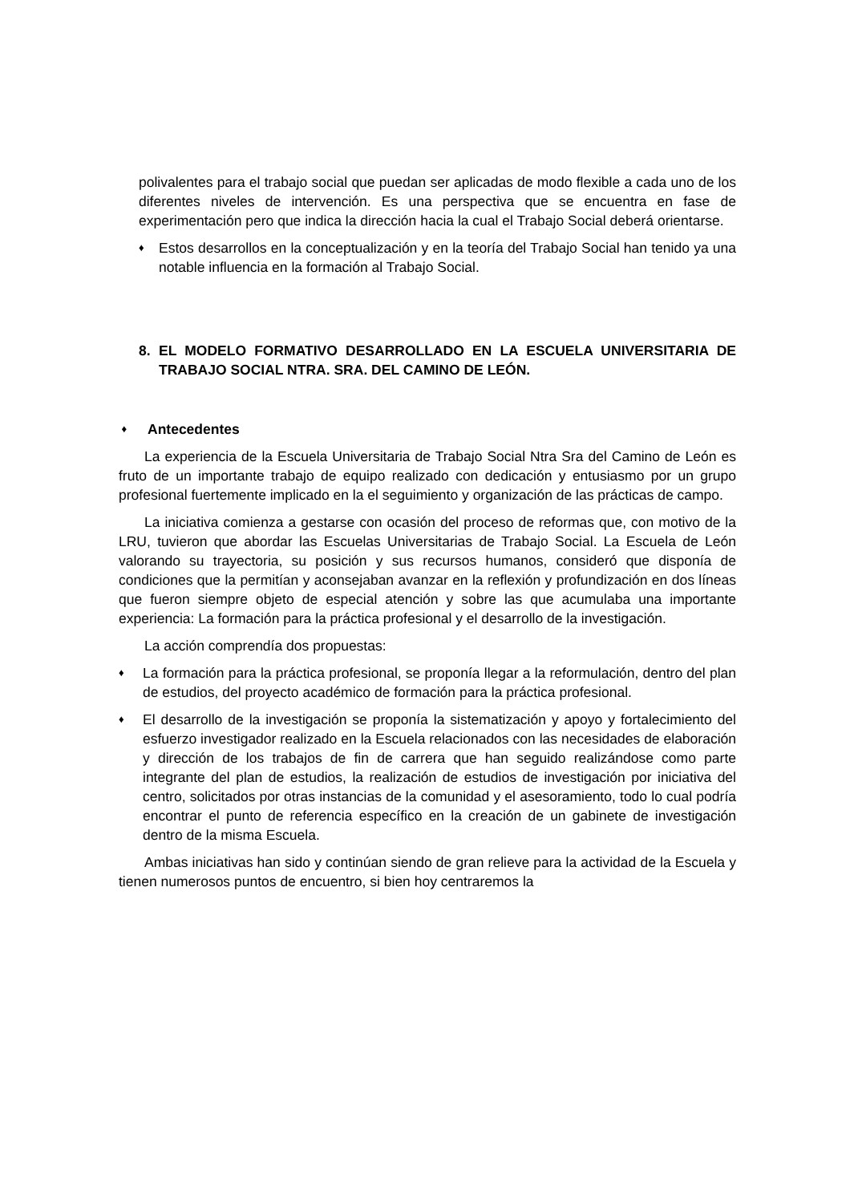polivalentes para el trabajo social que puedan ser aplicadas de modo flexible a cada uno de los diferentes niveles de intervención. Es una perspectiva que se encuentra en fase de experimentación pero que indica la dirección hacia la cual el Trabajo Social deberá orientarse.
♦ Estos desarrollos en la conceptualización y en la teoría del Trabajo Social han tenido ya una notable influencia en la formación al Trabajo Social.
8. EL MODELO FORMATIVO DESARROLLADO EN LA ESCUELA UNIVERSITARIA DE TRABAJO SOCIAL NTRA. SRA. DEL CAMINO DE LEÓN.
♦ Antecedentes
La experiencia de la Escuela Universitaria de Trabajo Social Ntra Sra del Camino de León es fruto de un importante trabajo de equipo realizado con dedicación y entusiasmo por un grupo profesional fuertemente implicado en la el seguimiento y organización de las prácticas de campo.
La iniciativa comienza a gestarse con ocasión del proceso de reformas que, con motivo de la LRU, tuvieron que abordar las Escuelas Universitarias de Trabajo Social. La Escuela de León valorando su trayectoria, su posición y sus recursos humanos, consideró que disponía de condiciones que la permitían y aconsejaban avanzar en la reflexión y profundización en dos líneas que fueron siempre objeto de especial atención y sobre las que acumulaba una importante experiencia: La formación para la práctica profesional y el desarrollo de la investigación.
La acción comprendía dos propuestas:
♦ La formación para la práctica profesional, se proponía llegar a la reformulación, dentro del plan de estudios, del proyecto académico de formación para la práctica profesional.
♦ El desarrollo de la investigación se proponía la sistematización y apoyo y fortalecimiento del esfuerzo investigador realizado en la Escuela relacionados con las necesidades de elaboración y dirección de los trabajos de fin de carrera que han seguido realizándose como parte integrante del plan de estudios, la realización de estudios de investigación por iniciativa del centro, solicitados por otras instancias de la comunidad y el asesoramiento, todo lo cual podría encontrar el punto de referencia específico en la creación de un gabinete de investigación dentro de la misma Escuela.
Ambas iniciativas han sido y continúan siendo de gran relieve para la actividad de la Escuela y tienen numerosos puntos de encuentro, si bien hoy centraremos la